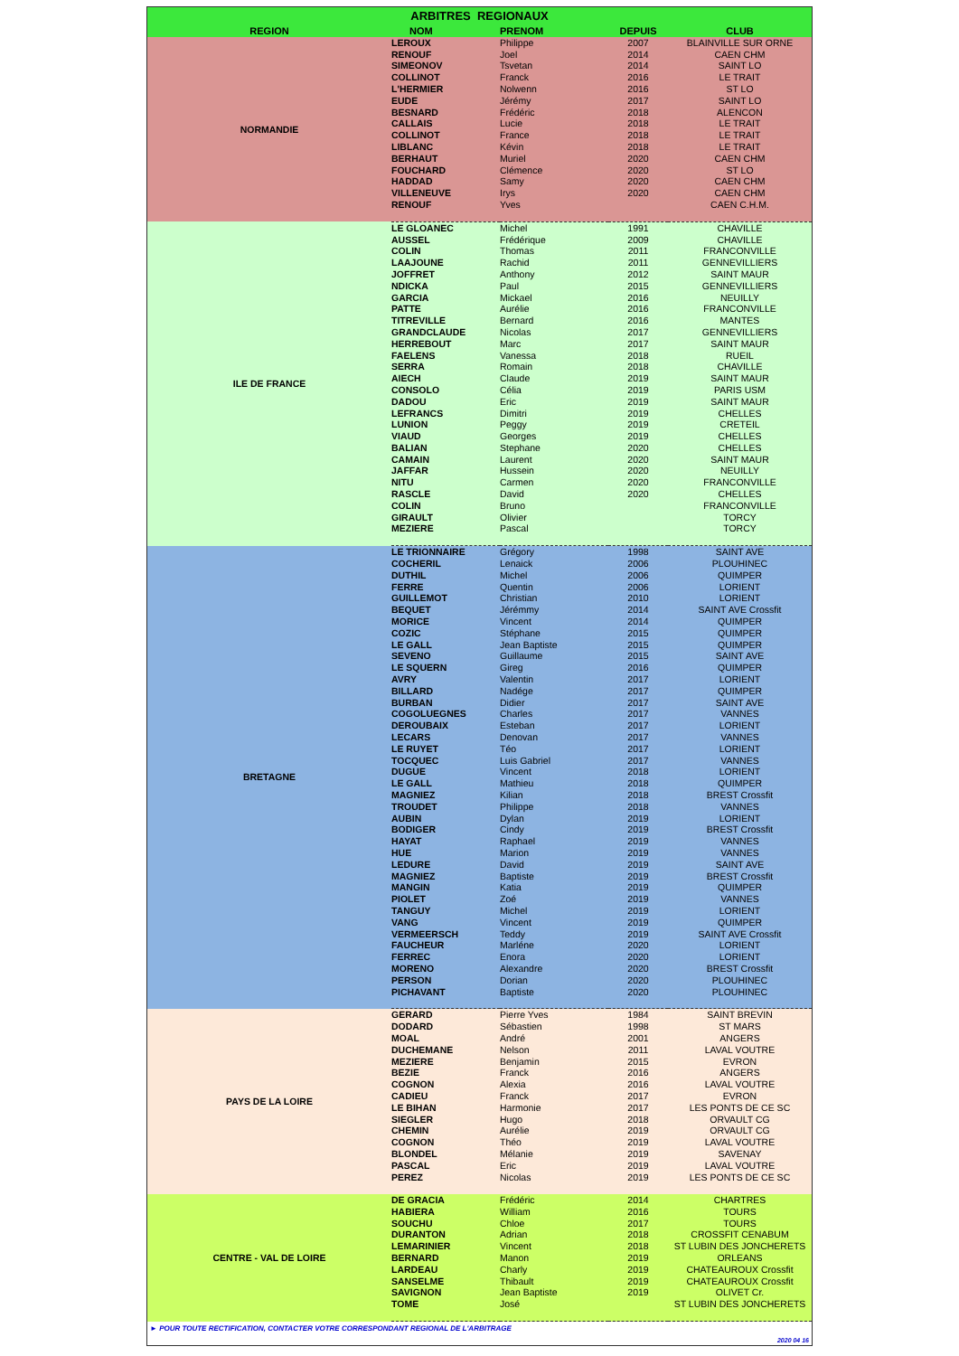| ARBITRES REGIONAUX | | | | |
| --- | --- | --- | --- | --- |
| REGION | NOM | PRENOM | DEPUIS | CLUB |
| NORMANDIE | LEROUX | Philippe | 2007 | BLAINVILLE SUR ORNE |
| | RENOUF | Joel | 2014 | CAEN CHM |
| | SIMEONOV | Tsvetan | 2014 | SAINT LO |
| | COLLINOT | Franck | 2016 | LE TRAIT |
| | L'HERMIER | Nolwenn | 2016 | ST LO |
| | EUDE | Jérémy | 2017 | SAINT LO |
| | BESNARD | Frédéric | 2018 | ALENCON |
| | CALLAIS | Lucie | 2018 | LE TRAIT |
| | COLLINOT | France | 2018 | LE TRAIT |
| | LIBLANC | Kévin | 2018 | LE TRAIT |
| | BERHAUT | Muriel | 2020 | CAEN CHM |
| | FOUCHARD | Clémence | 2020 | ST LO |
| | HADDAD | Samy | 2020 | CAEN CHM |
| | VILLENEUVE | Irys | 2020 | CAEN CHM |
| | RENOUF | Yves | | CAEN C.H.M. |
| ILE DE FRANCE | LE GLOANEC | Michel | 1991 | CHAVILLE |
| | AUSSEL | Frédérique | 2009 | CHAVILLE |
| | COLIN | Thomas | 2011 | FRANCONVILLE |
| | LAAJOUNE | Rachid | 2011 | GENNEVILLIERS |
| | JOFFRET | Anthony | 2012 | SAINT MAUR |
| | NDICKA | Paul | 2015 | GENNEVILLIERS |
| | GARCIA | Mickael | 2016 | NEUILLY |
| | PATTE | Aurélie | 2016 | FRANCONVILLE |
| | TITREVILLE | Bernard | 2016 | MANTES |
| | GRANDCLAUDE | Nicolas | 2017 | GENNEVILLIERS |
| | HERREBOUT | Marc | 2017 | SAINT MAUR |
| | FAELENS | Vanessa | 2018 | RUEIL |
| | SERRA | Romain | 2018 | CHAVILLE |
| | AIECH | Claude | 2019 | SAINT MAUR |
| | CONSOLO | Célia | 2019 | PARIS USM |
| | DADOU | Eric | 2019 | SAINT MAUR |
| | LEFRANCS | Dimitri | 2019 | CHELLES |
| | LUNION | Peggy | 2019 | CRETEIL |
| | VIAUD | Georges | 2019 | CHELLES |
| | BALIAN | Stephane | 2020 | CHELLES |
| | CAMAIN | Laurent | 2020 | SAINT MAUR |
| | JAFFAR | Hussein | 2020 | NEUILLY |
| | NITU | Carmen | 2020 | FRANCONVILLE |
| | RASCLE | David | 2020 | CHELLES |
| | COLIN | Bruno | | FRANCONVILLE |
| | GIRAULT | Olivier | | TORCY |
| | MEZIERE | Pascal | | TORCY |
| BRETAGNE | LE TRIONNAIRE | Grégory | 1998 | SAINT AVE |
| | COCHERIL | Lenaick | 2006 | PLOUHINEC |
| | DUTHIL | Michel | 2006 | QUIMPER |
| | FERRE | Quentin | 2006 | LORIENT |
| | GUILLEMOT | Christian | 2010 | LORIENT |
| | BEQUET | Jérémmy | 2014 | SAINT AVE Crossfit |
| | MORICE | Vincent | 2014 | QUIMPER |
| | COZIC | Stéphane | 2015 | QUIMPER |
| | LE GALL | Jean Baptiste | 2015 | QUIMPER |
| | SEVENO | Guillaume | 2015 | SAINT AVE |
| | LE SQUERN | Gireg | 2016 | QUIMPER |
| | AVRY | Valentin | 2017 | LORIENT |
| | BILLARD | Nadége | 2017 | QUIMPER |
| | BURBAN | Didier | 2017 | SAINT AVE |
| | COGOLUEGNES | Charles | 2017 | VANNES |
| | DEROUBAIX | Esteban | 2017 | LORIENT |
| | LECARS | Denovan | 2017 | VANNES |
| | LE RUYET | Téo | 2017 | LORIENT |
| | TOCQUEC | Luis Gabriel | 2017 | VANNES |
| | DUGUE | Vincent | 2018 | LORIENT |
| | LE GALL | Mathieu | 2018 | QUIMPER |
| | MAGNIEZ | Kilian | 2018 | BREST Crossfit |
| | TROUDET | Philippe | 2018 | VANNES |
| | AUBIN | Dylan | 2019 | LORIENT |
| | BODIGER | Cindy | 2019 | BREST Crossfit |
| | HAYAT | Raphael | 2019 | VANNES |
| | HUE | Marion | 2019 | VANNES |
| | LEDURE | David | 2019 | SAINT AVE |
| | MAGNIEZ | Baptiste | 2019 | BREST Crossfit |
| | MANGIN | Katia | 2019 | QUIMPER |
| | PIOLET | Zoé | 2019 | VANNES |
| | TANGUY | Michel | 2019 | LORIENT |
| | VANG | Vincent | 2019 | QUIMPER |
| | VERMEERSCH | Teddy | 2019 | SAINT AVE Crossfit |
| | FAUCHEUR | Marléne | 2020 | LORIENT |
| | FERREC | Enora | 2020 | LORIENT |
| | MORENO | Alexandre | 2020 | BREST Crossfit |
| | PERSON | Dorian | 2020 | PLOUHINEC |
| | PICHAVANT | Baptiste | 2020 | PLOUHINEC |
| PAYS DE LA LOIRE | GERARD | Pierre Yves | 1984 | SAINT BREVIN |
| | DODARD | Sébastien | 1998 | ST MARS |
| | MOAL | André | 2001 | ANGERS |
| | DUCHEMANE | Nelson | 2011 | LAVAL VOUTRE |
| | MEZIERE | Benjamin | 2015 | EVRON |
| | BEZIE | Franck | 2016 | ANGERS |
| | COGNON | Alexia | 2016 | LAVAL VOUTRE |
| | CADIEU | Franck | 2017 | EVRON |
| | LE BIHAN | Harmonie | 2017 | LES PONTS DE CE SC |
| | SIEGLER | Hugo | 2018 | ORVAULT CG |
| | CHEMIN | Aurélie | 2019 | ORVAULT CG |
| | COGNON | Théo | 2019 | LAVAL VOUTRE |
| | BLONDEL | Mélanie | 2019 | SAVENAY |
| | PASCAL | Eric | 2019 | LAVAL VOUTRE |
| | PEREZ | Nicolas | 2019 | LES PONTS DE CE SC |
| CENTRE - VAL DE LOIRE | DE GRACIA | Frédéric | 2014 | CHARTRES |
| | HABIERA | William | 2016 | TOURS |
| | SOUCHU | Chloe | 2017 | TOURS |
| | DURANTON | Adrian | 2018 | CROSSFIT CENABUM |
| | LEMARINIER | Vincent | 2018 | ST LUBIN DES JONCHERETS |
| | BERNARD | Manon | 2019 | ORLEANS |
| | LARDEAU | Charly | 2019 | CHATEAUROUX Crossfit |
| | SANSELME | Thibault | 2019 | CHATEAUROUX Crossfit |
| | SAVIGNON | Jean Baptiste | 2019 | OLIVET Cr. |
| | TOME | José | | ST LUBIN DES JONCHERETS |
► POUR TOUTE RECTIFICATION, CONTACTER VOTRE CORRESPONDANT REGIONAL DE L'ARBITRAGE
2020 04 16